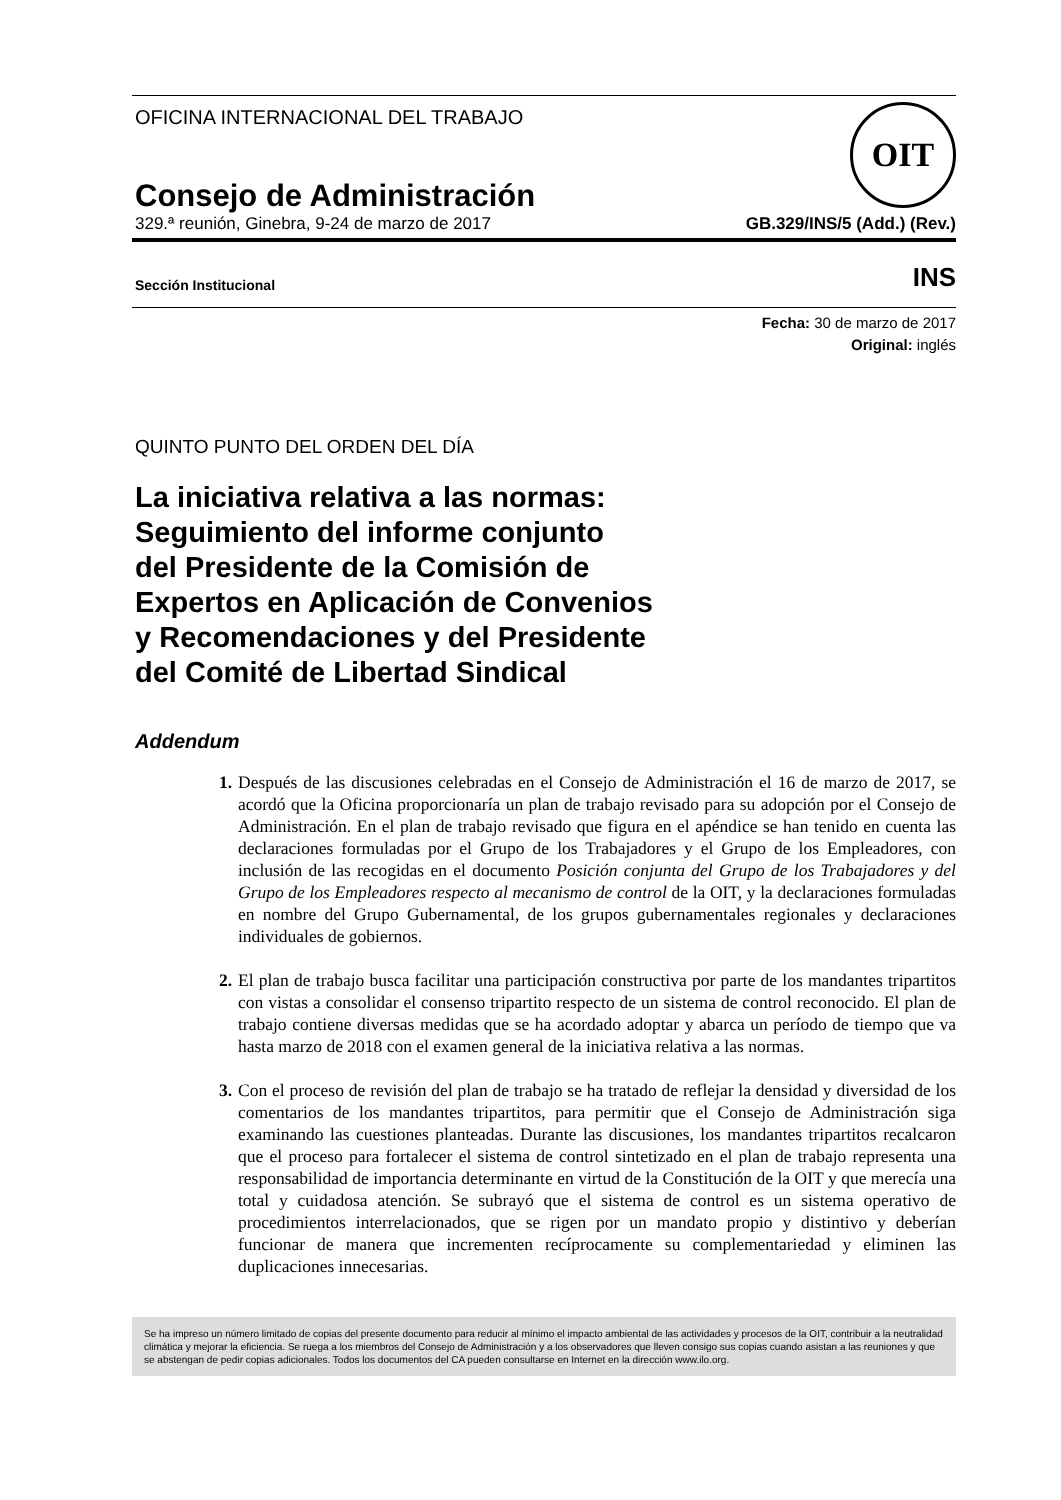OFICINA INTERNACIONAL DEL TRABAJO
OIT
Consejo de Administración
329.ª reunión, Ginebra, 9-24 de marzo de 2017 GB.329/INS/5 (Add.) (Rev.)
Sección Institucional INS
Fecha: 30 de marzo de 2017
Original: inglés
QUINTO PUNTO DEL ORDEN DEL DÍA
La iniciativa relativa a las normas:
Seguimiento del informe conjunto
del Presidente de la Comisión de
Expertos en Aplicación de Convenios
y Recomendaciones y del Presidente
del Comité de Libertad Sindical
Addendum
1. Después de las discusiones celebradas en el Consejo de Administración el 16 de marzo de 2017, se acordó que la Oficina proporcionaría un plan de trabajo revisado para su adopción por el Consejo de Administración. En el plan de trabajo revisado que figura en el apéndice se han tenido en cuenta las declaraciones formuladas por el Grupo de los Trabajadores y el Grupo de los Empleadores, con inclusión de las recogidas en el documento Posición conjunta del Grupo de los Trabajadores y del Grupo de los Empleadores respecto al mecanismo de control de la OIT, y la declaraciones formuladas en nombre del Grupo Gubernamental, de los grupos gubernamentales regionales y declaraciones individuales de gobiernos.
2. El plan de trabajo busca facilitar una participación constructiva por parte de los mandantes tripartitos con vistas a consolidar el consenso tripartito respecto de un sistema de control reconocido. El plan de trabajo contiene diversas medidas que se ha acordado adoptar y abarca un período de tiempo que va hasta marzo de 2018 con el examen general de la iniciativa relativa a las normas.
3. Con el proceso de revisión del plan de trabajo se ha tratado de reflejar la densidad y diversidad de los comentarios de los mandantes tripartitos, para permitir que el Consejo de Administración siga examinando las cuestiones planteadas. Durante las discusiones, los mandantes tripartitos recalcaron que el proceso para fortalecer el sistema de control sintetizado en el plan de trabajo representa una responsabilidad de importancia determinante en virtud de la Constitución de la OIT y que merecía una total y cuidadosa atención. Se subrayó que el sistema de control es un sistema operativo de procedimientos interrelacionados, que se rigen por un mandato propio y distintivo y deberían funcionar de manera que incrementen recíprocamente su complementariedad y eliminen las duplicaciones innecesarias.
Se ha impreso un número limitado de copias del presente documento para reducir al mínimo el impacto ambiental de las actividades y procesos de la OIT, contribuir a la neutralidad climática y mejorar la eficiencia. Se ruega a los miembros del Consejo de Administración y a los observadores que lleven consigo sus copias cuando asistan a las reuniones y que se abstengan de pedir copias adicionales. Todos los documentos del CA pueden consultarse en Internet en la dirección www.ilo.org.